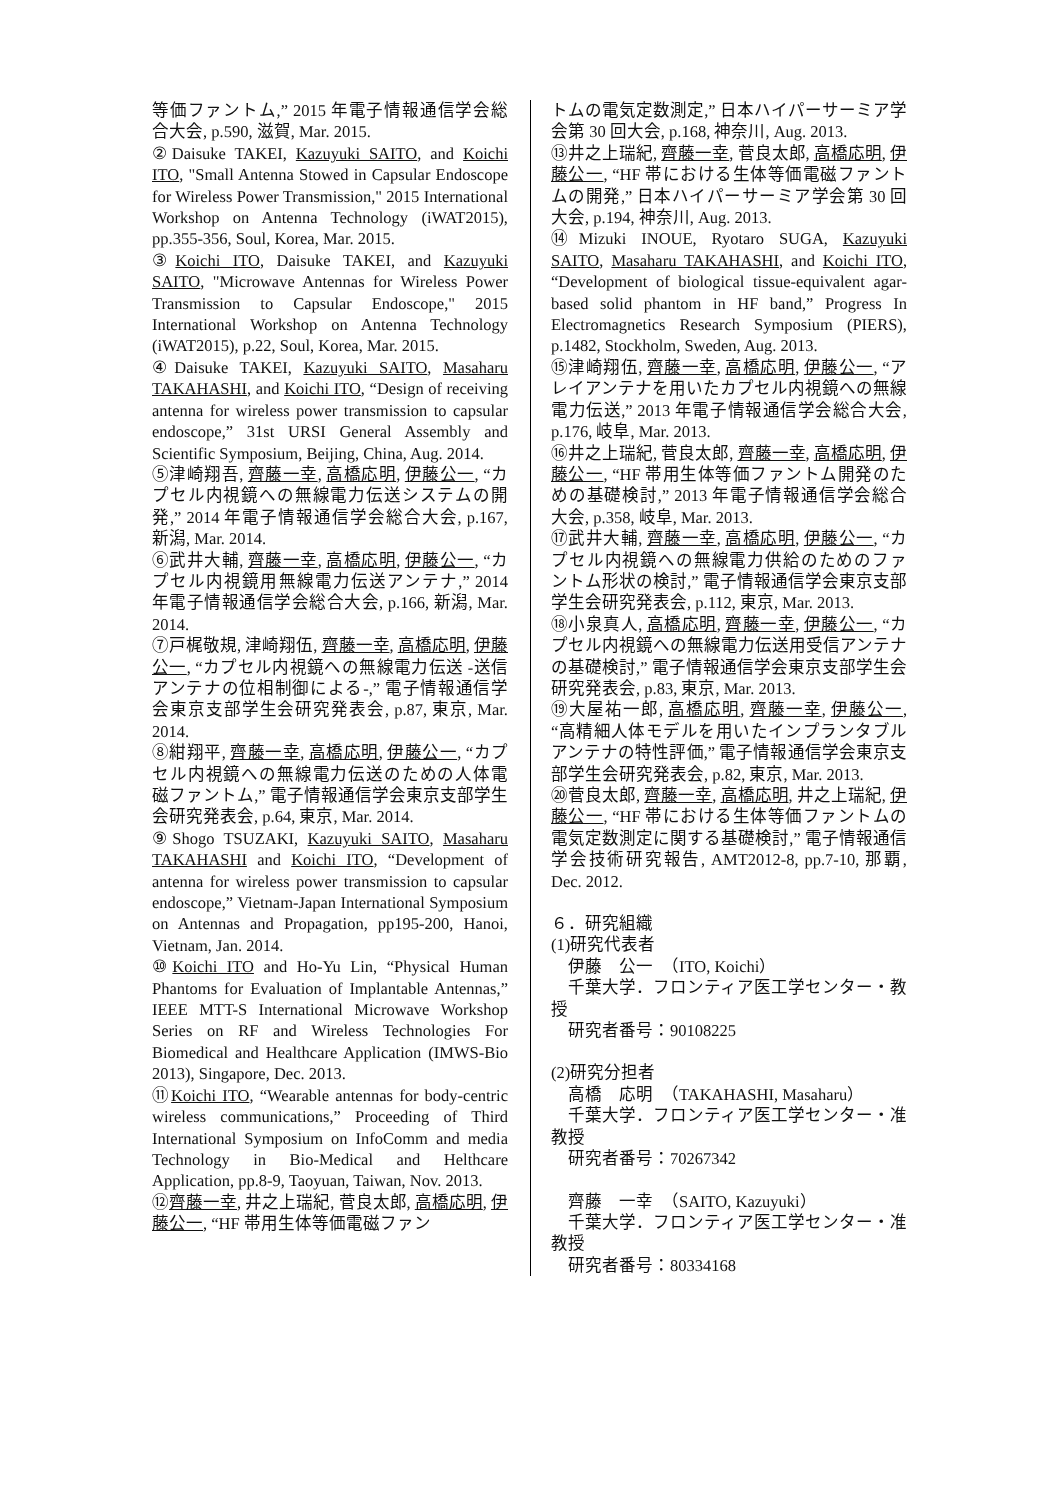等価ファントム,” 2015 年電子情報通信学会総合大会, p.590, 滋賀, Mar. 2015.
②Daisuke TAKEI, Kazuyuki SAITO, and Koichi ITO, "Small Antenna Stowed in Capsular Endoscope for Wireless Power Transmission," 2015 International Workshop on Antenna Technology (iWAT2015), pp.355-356, Soul, Korea, Mar. 2015.
③Koichi ITO, Daisuke TAKEI, and Kazuyuki SAITO, "Microwave Antennas for Wireless Power Transmission to Capsular Endoscope," 2015 International Workshop on Antenna Technology (iWAT2015), p.22, Soul, Korea, Mar. 2015.
④Daisuke TAKEI, Kazuyuki SAITO, Masaharu TAKAHASHI, and Koichi ITO, “Design of receiving antenna for wireless power transmission to capsular endoscope,” 31st URSI General Assembly and Scientific Symposium, Beijing, China, Aug. 2014.
⑤津崎翔吾, 齊藤一幸, 高橋応明, 伊藤公一, “カプセル内視鏡への無線電力伝送システムの開発,” 2014 年電子情報通信学会総合大会, p.167, 新潟, Mar. 2014.
⑥武井大輔, 齊藤一幸, 高橋応明, 伊藤公一, “カプセル内視鏡用無線電力伝送アンテナ,” 2014 年電子情報通信学会総合大会, p.166, 新潟, Mar. 2014.
⑦戸梶敬規, 津崎翔伍, 齊藤一幸, 高橋応明, 伊藤公一, “カプセル内視鏡への無線電力伝送 -送信アンテナの位相制御による-,” 電子情報通信学会東京支部学生会研究発表会, p.87, 東京, Mar. 2014.
⑧紺翔平, 齊藤一幸, 高橋応明, 伊藤公一, “カプセル内視鏡への無線電力伝送のための人体電磁ファントム,” 電子情報通信学会東京支部学生会研究発表会, p.64, 東京, Mar. 2014.
⑨Shogo TSUZAKI, Kazuyuki SAITO, Masaharu TAKAHASHI and Koichi ITO, “Development of antenna for wireless power transmission to capsular endoscope,” Vietnam-Japan International Symposium on Antennas and Propagation, pp195-200, Hanoi, Vietnam, Jan. 2014.
⑩Koichi ITO and Ho-Yu Lin, “Physical Human Phantoms for Evaluation of Implantable Antennas,” IEEE MTT-S International Microwave Workshop Series on RF and Wireless Technologies For Biomedical and Healthcare Application (IMWS-Bio 2013), Singapore, Dec. 2013.
⑪Koichi ITO, “Wearable antennas for body-centric wireless communications,” Proceeding of Third International Symposium on InfoComm and media Technology in Bio-Medical and Helthcare Application, pp.8-9, Taoyuan, Taiwan, Nov. 2013.
⑫齊藤一幸, 井之上瑞紀, 菅良太郎, 高橋応明, 伊藤公一, “HF 帯用生体等価電磁ファン
トムの電気定数測定,” 日本ハイパーサーミア学会第 30 回大会, p.168, 神奈川, Aug. 2013.
⑬井之上瑞紀, 齊藤一幸, 菅良太郎, 高橋応明, 伊藤公一, “HF 帯における生体等価電磁ファントムの開発,” 日本ハイパーサーミア学会第 30 回大会, p.194, 神奈川, Aug. 2013.
⑭Mizuki INOUE, Ryotaro SUGA, Kazuyuki SAITO, Masaharu TAKAHASHI, and Koichi ITO, “Development of biological tissue-equivalent agar-based solid phantom in HF band,” Progress In Electromagnetics Research Symposium (PIERS), p.1482, Stockholm, Sweden, Aug. 2013.
⑮津崎翔伍, 齊藤一幸, 高橋応明, 伊藤公一, “アレイアンテナを用いたカプセル内視鏡への無線電力伝送,” 2013 年電子情報通信学会総合大会, p.176, 岐阜, Mar. 2013.
⑯井之上瑞紀, 菅良太郎, 齊藤一幸, 高橋応明, 伊藤公一, “HF 帯用生体等価ファントム開発のための基礎検討,” 2013 年電子情報通信学会総合大会, p.358, 岐阜, Mar. 2013.
⑰武井大輔, 齊藤一幸, 高橋応明, 伊藤公一, “カプセル内視鏡への無線電力供給のためのファントム形状の検討,” 電子情報通信学会東京支部学生会研究発表会, p.112, 東京, Mar. 2013.
⑱小泉真人, 高橋応明, 齊藤一幸, 伊藤公一, “カプセル内視鏡への無線電力伝送用受信アンテナの基礎検討,” 電子情報通信学会東京支部学生会研究発表会, p.83, 東京, Mar. 2013.
⑲大屋祐一郎, 高橋応明, 齊藤一幸, 伊藤公一, “高精細人体モデルを用いたインプランタブルアンテナの特性評価,” 電子情報通信学会東京支部学生会研究発表会, p.82, 東京, Mar. 2013.
⑳菅良太郎, 齊藤一幸, 高橋応明, 井之上瑞紀, 伊藤公一, “HF 帯における生体等価ファントムの電気定数測定に関する基礎検討,” 電子情報通信学会技術研究報告, AMT2012-8, pp.7-10, 那覇, Dec. 2012.
６．研究組織
(1)研究代表者
　伊藤　公一　（ITO, Koichi）
　千葉大学．フロンティア医工学センター・教授
　研究者番号：90108225
(2)研究分担者
　高橋　応明　（TAKAHASHI, Masaharu）
　千葉大学．フロンティア医工学センター・准教授
　研究者番号：70267342
　齊藤　一幸　（SAITO, Kazuyuki）
　千葉大学．フロンティア医工学センター・准教授
　研究者番号：80334168